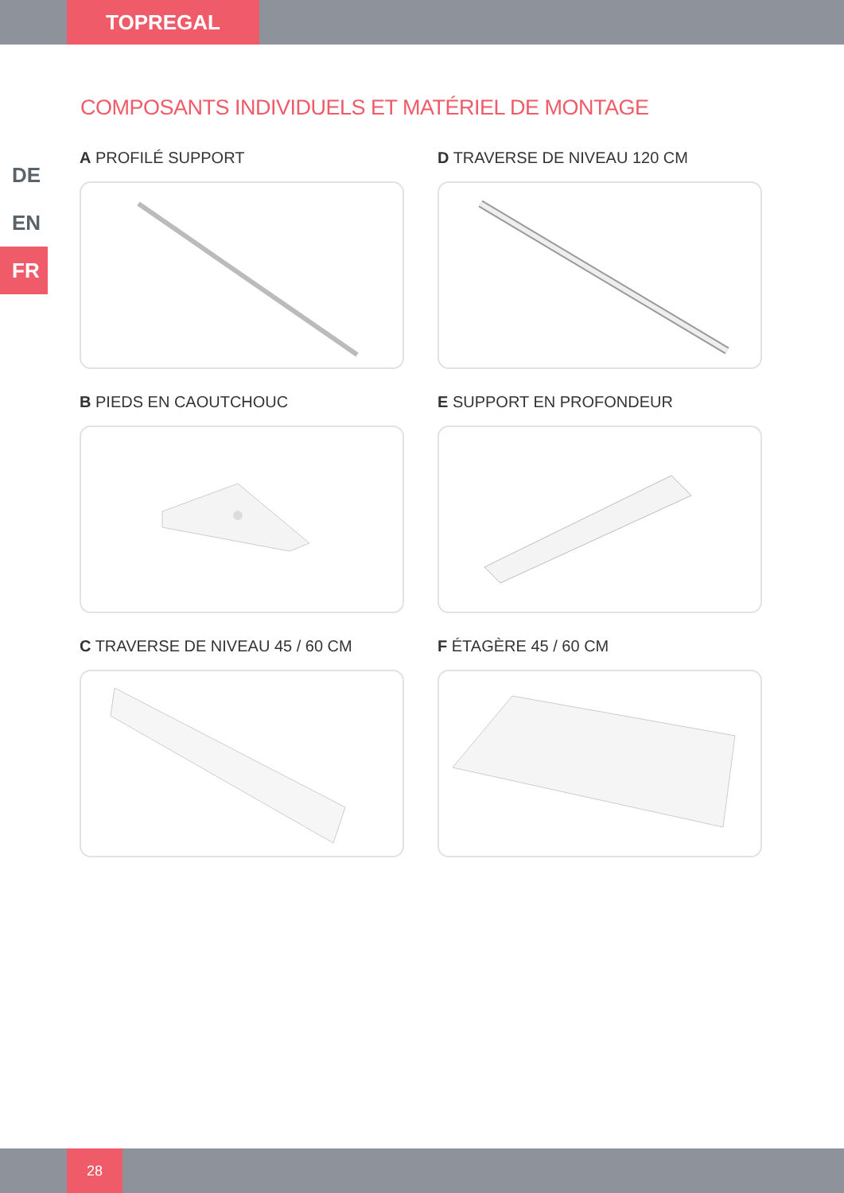TOPREGAL
DE
EN
FR
COMPOSANTS INDIVIDUELS ET MATÉRIEL DE MONTAGE
A PROFILÉ SUPPORT
D TRAVERSE DE NIVEAU 120 CM
B PIEDS EN CAOUTCHOUC
E SUPPORT EN PROFONDEUR
C TRAVERSE DE NIVEAU 45 / 60 CM
F ÉTAGÈRE 45 / 60 CM
28